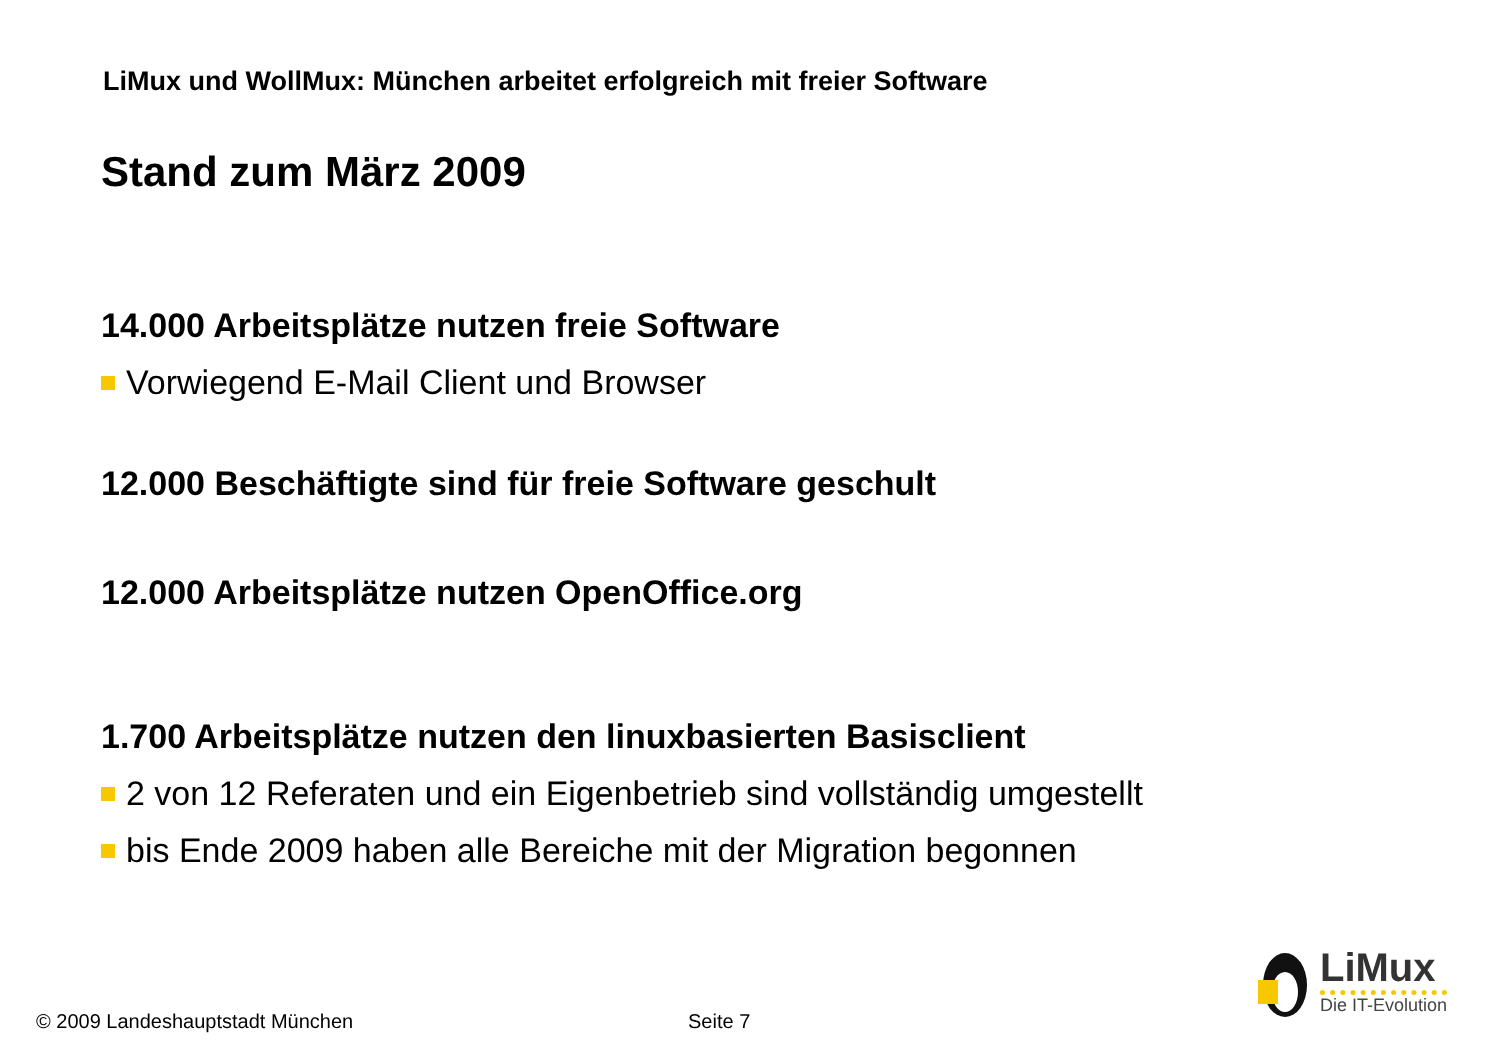LiMux und WollMux: München arbeitet erfolgreich mit freier Software
Stand zum März 2009
14.000 Arbeitsplätze nutzen freie Software
Vorwiegend E-Mail Client und Browser
12.000 Beschäftigte sind für freie Software geschult
12.000 Arbeitsplätze nutzen OpenOffice.org
1.700 Arbeitsplätze nutzen den linuxbasierten Basisclient
2 von 12 Referaten und ein Eigenbetrieb sind vollständig umgestellt
bis Ende 2009 haben alle Bereiche mit der Migration begonnen
LiMux
Die IT-Evolution
© 2009 Landeshauptstadt München
Seite 7